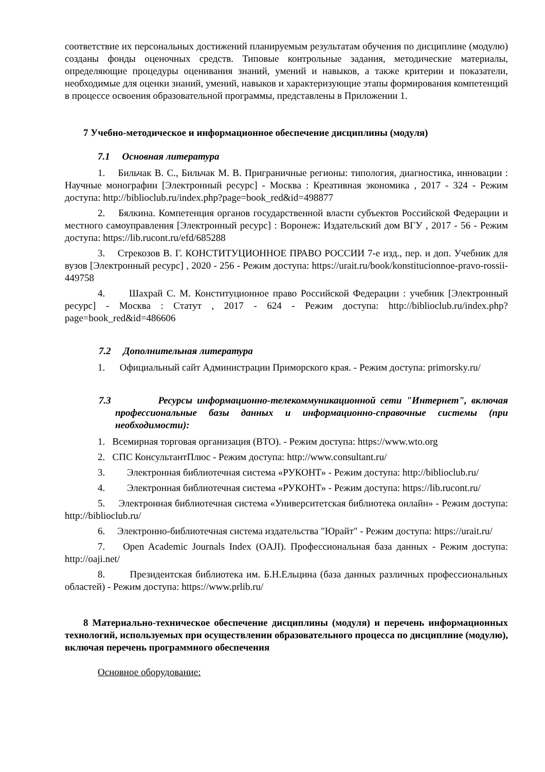соответствие их персональных достижений планируемым результатам обучения по дисциплине (модулю) созданы фонды оценочных средств. Типовые контрольные задания, методические материалы, определяющие процедуры оценивания знаний, умений и навыков, а также критерии и показатели, необходимые для оценки знаний, умений, навыков и характеризующие этапы формирования компетенций в процессе освоения образовательной программы, представлены в Приложении 1.
7 Учебно-методическое и информационное обеспечение дисциплины (модуля)
7.1 Основная литература
1. Бильчак В. С., Бильчак М. В. Приграничные регионы: типология, диагностика, инновации : Научные монографии [Электронный ресурс] - Москва : Креативная экономика , 2017 - 324 - Режим доступа: http://biblioclub.ru/index.php?page=book_red&id=498877
2. Бялкина. Компетенция органов государственной власти субъектов Российской Федерации и местного самоуправления [Электронный ресурс] : Воронеж: Издательский дом ВГУ , 2017 - 56 - Режим доступа: https://lib.rucont.ru/efd/685288
3. Стрекозов В. Г. КОНСТИТУЦИОННОЕ ПРАВО РОССИИ 7-е изд., пер. и доп. Учебник для вузов [Электронный ресурс] , 2020 - 256 - Режим доступа: https://urait.ru/book/konstitucionnoe-pravo-rossii-449758
4. Шахрай С. М. Конституционное право Российской Федерации : учебник [Электронный ресурс] - Москва : Статут , 2017 - 624 - Режим доступа: http://biblioclub.ru/index.php?page=book_red&id=486606
7.2 Дополнительная литература
1. Официальный сайт Администрации Приморского края. - Режим доступа: primorsky.ru/
7.3 Ресурсы информационно-телекоммуникационной сети "Интернет", включая профессиональные базы данных и информационно-справочные системы (при необходимости):
1. Всемирная торговая организация (ВТО). - Режим доступа: https://www.wto.org
2. СПС КонсультантПлюс - Режим доступа: http://www.consultant.ru/
3. Электронная библиотечная система «РУКОНТ» - Режим доступа: http://biblioclub.ru/
4. Электронная библиотечная система «РУКОНТ» - Режим доступа: https://lib.rucont.ru/
5. Электронная библиотечная система «Университетская библиотека онлайн» - Режим доступа: http://biblioclub.ru/
6. Электронно-библиотечная система издательства "Юрайт" - Режим доступа: https://urait.ru/
7. Open Academic Journals Index (OAJI). Профессиональная база данных - Режим доступа: http://oaji.net/
8. Президентская библиотека им. Б.Н.Ельцина (база данных различных профессиональных областей) - Режим доступа: https://www.prlib.ru/
8 Материально-техническое обеспечение дисциплины (модуля) и перечень информационных технологий, используемых при осуществлении образовательного процесса по дисциплине (модулю), включая перечень программного обеспечения
Основное оборудование: